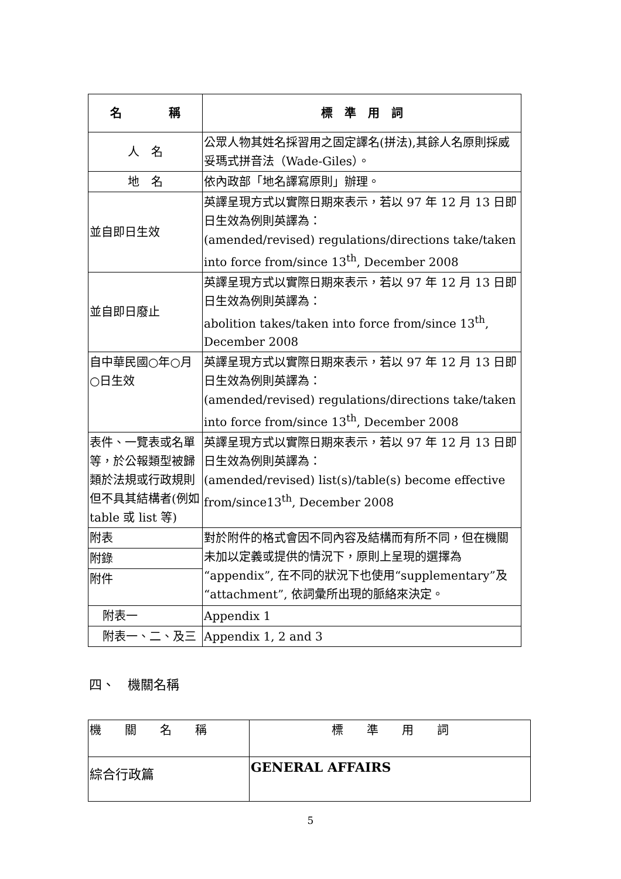| 名 稱 | 標 準 用 詞 |
| --- | --- |
| 人 名 | 公眾人物其姓名採習用之固定譯名(拼法),其餘人名原則採威妥瑪式拼音法（Wade-Giles）。 |
| 地 名 | 依內政部「地名譯寫原則」辦理。 |
| 並自即日生效 | 英譯呈現方式以實際日期來表示，若以 97 年 12 月 13 日即日生效為例則英譯為： (amended/revised) regulations/directions take/taken into force from/since 13<sup>th</sup>, December 2008 |
| 並自即日廢止 | 英譯呈現方式以實際日期來表示，若以 97 年 12 月 13 日即日生效為例則英譯為： abolition takes/taken into force from/since 13<sup>th</sup>, December 2008 |
| 自中華民國○年○月○日生效 | 英譯呈現方式以實際日期來表示，若以 97 年 12 月 13 日即日生效為例則英譯為： (amended/revised) regulations/directions take/taken into force from/since 13<sup>th</sup>, December 2008 |
| 表件、一覽表或名單等，於公報類型被歸類於法規或行政規則但不具其結構者(例如 table 或 list 等) | 英譯呈現方式以實際日期來表示，若以 97 年 12 月 13 日即日生效為例則英譯為： (amended/revised) list(s)/table(s) become effective from/since13<sup>th</sup>, December 2008 |
| 附表 | 對於附件的格式會因不同內容及結構而有所不同，但在機關未加以定義或提供的情況下，原則上呈現的選擇為“appendix”, 在不同的狀況下也使用“supplementary”及“attachment”, 依詞彙所出現的脈絡來決定。 |
| 附錄 | |
| 附件 | |
| 附表一 | Appendix 1 |
| 附表一、二、及三 | Appendix 1, 2 and 3 |
四、　機關名稱
| 機 關 名 稱 | 標 準 用 詞 |
| 綜合行政篇 | GENERAL AFFAIRS |
5